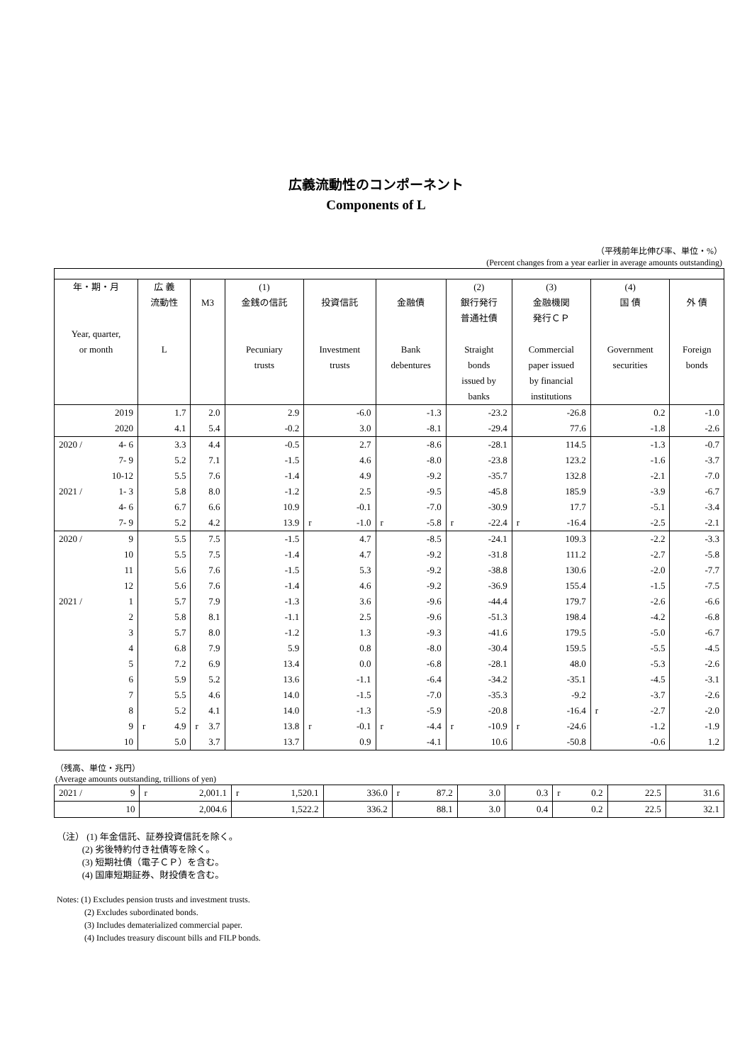広義流動性のコンポーネント
Components of L
（平残前年比伸び率、単位・%）
(Percent changes from a year earlier in average amounts outstanding)
| 年・期・月 Year, quarter, or month | 広 義 流動性 L | M3 | (1) 金銭の信託 Pecuniary trusts | 投資信託 Investment trusts | 金融債 Bank debentures | (2) 銀行発行 普通社債 Straight bonds issued by banks | (3) 金融機関 発行ＣＰ Commercial paper issued by financial institutions | (4) 国 債 Government securities | 外 債 Foreign bonds |
| 2019 | 1.7 | 2.0 | 2.9 | -6.0 | -1.3 | -23.2 | -26.8 | 0.2 | -1.0 |
| 2020 | 4.1 | 5.4 | -0.2 | 3.0 | -8.1 | -29.4 | 77.6 | -1.8 | -2.6 |
| 2020 / 4- 6 | 3.3 | 4.4 | -0.5 | 2.7 | -8.6 | -28.1 | 114.5 | -1.3 | -0.7 |
| 7- 9 | 5.2 | 7.1 | -1.5 | 4.6 | -8.0 | -23.8 | 123.2 | -1.6 | -3.7 |
| 10-12 | 5.5 | 7.6 | -1.4 | 4.9 | -9.2 | -35.7 | 132.8 | -2.1 | -7.0 |
| 2021 / 1- 3 | 5.8 | 8.0 | -1.2 | 2.5 | -9.5 | -45.8 | 185.9 | -3.9 | -6.7 |
| 4- 6 | 6.7 | 6.6 | 10.9 | -0.1 | -7.0 | -30.9 | 17.7 | -5.1 | -3.4 |
| 7- 9 | 5.2 | 4.2 | 13.9 | r -1.0 | r -5.8 | r -22.4 | r -16.4 | -2.5 | -2.1 |
| 2020 / 9 | 5.5 | 7.5 | -1.5 | 4.7 | -8.5 | -24.1 | 109.3 | -2.2 | -3.3 |
| 10 | 5.5 | 7.5 | -1.4 | 4.7 | -9.2 | -31.8 | 111.2 | -2.7 | -5.8 |
| 11 | 5.6 | 7.6 | -1.5 | 5.3 | -9.2 | -38.8 | 130.6 | -2.0 | -7.7 |
| 12 | 5.6 | 7.6 | -1.4 | 4.6 | -9.2 | -36.9 | 155.4 | -1.5 | -7.5 |
| 2021 / 1 | 5.7 | 7.9 | -1.3 | 3.6 | -9.6 | -44.4 | 179.7 | -2.6 | -6.6 |
| 2 | 5.8 | 8.1 | -1.1 | 2.5 | -9.6 | -51.3 | 198.4 | -4.2 | -6.8 |
| 3 | 5.7 | 8.0 | -1.2 | 1.3 | -9.3 | -41.6 | 179.5 | -5.0 | -6.7 |
| 4 | 6.8 | 7.9 | 5.9 | 0.8 | -8.0 | -30.4 | 159.5 | -5.5 | -4.5 |
| 5 | 7.2 | 6.9 | 13.4 | 0.0 | -6.8 | -28.1 | 48.0 | -5.3 | -2.6 |
| 6 | 5.9 | 5.2 | 13.6 | -1.1 | -6.4 | -34.2 | -35.1 | -4.5 | -3.1 |
| 7 | 5.5 | 4.6 | 14.0 | -1.5 | -7.0 | -35.3 | -9.2 | -3.7 | -2.6 |
| 8 | 5.2 | 4.1 | 14.0 | -1.3 | -5.9 | -20.8 | -16.4 | r -2.7 | -2.0 |
| 9 | r 4.9 | r 3.7 | 13.8 | r -0.1 | r -4.4 | r -10.9 | r -24.6 | -1.2 | -1.9 |
| 10 | 5.0 | 3.7 | 13.7 | 0.9 | -4.1 | 10.6 | -50.8 | -0.6 | 1.2 |
（残高、単位・兆円）
(Average amounts outstanding, trillions of yen)
| 2021 / 9 | r 2,001.1 | r 1,520.1 | 336.0 | r 87.2 | 3.0 | 0.3 | r 0.2 | 22.5 | 31.6 |
| 10 | 2,004.6 | 1,522.2 | 336.2 | 88.1 | 3.0 | 0.4 | 0.2 | 22.5 | 32.1 |
（注） (1) 年金信託、証券投資信託を除く。
    (2) 劣後特約付き社債等を除く。
    (3) 短期社債（電子ＣＰ）を含む。
    (4) 国庫短期証券、財投債を含む。
Notes: (1) Excludes pension trusts and investment trusts.
    (2) Excludes subordinated bonds.
    (3) Includes dematerialized commercial paper.
    (4) Includes treasury discount bills and FILP bonds.